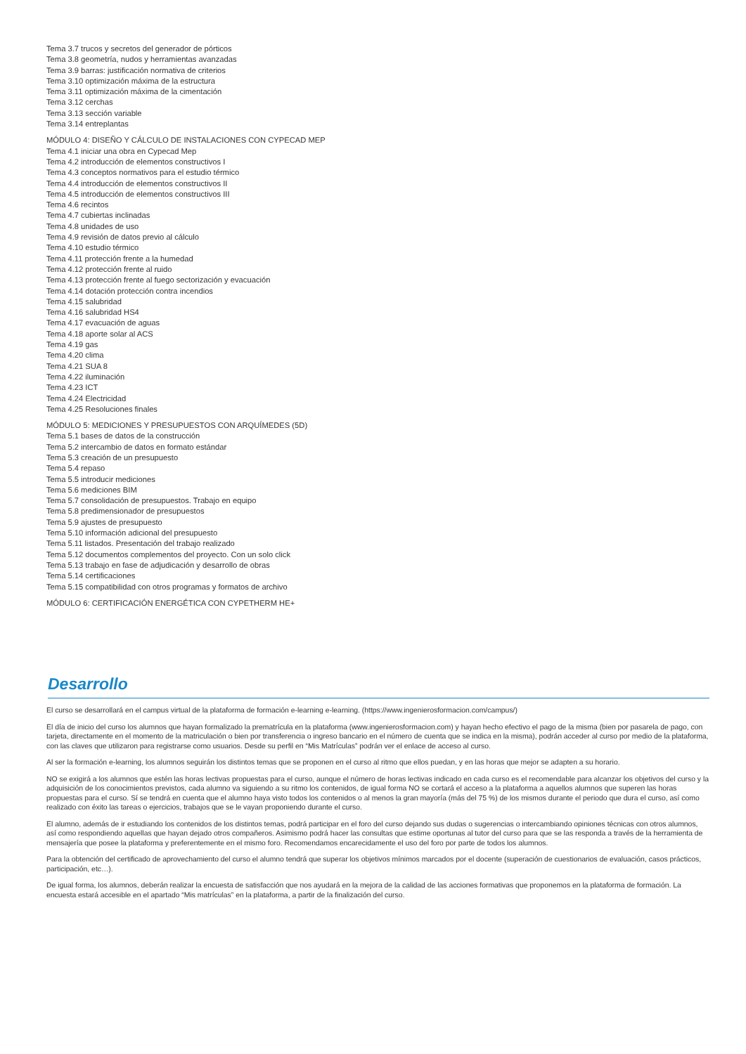Tema 3.7 trucos y secretos del generador de pórticos
Tema 3.8 geometría, nudos y herramientas avanzadas
Tema 3.9 barras: justificación normativa de criterios
Tema 3.10 optimización máxima de la estructura
Tema 3.11 optimización máxima de la cimentación
Tema 3.12 cerchas
Tema 3.13 sección variable
Tema 3.14 entreplantas
MÓDULO 4: DISEÑO Y CÁLCULO DE INSTALACIONES CON CYPECAD MEP
Tema 4.1 iniciar una obra en Cypecad Mep
Tema 4.2 introducción de elementos constructivos I
Tema 4.3 conceptos normativos para el estudio térmico
Tema 4.4 introducción de elementos constructivos II
Tema 4.5 introducción de elementos constructivos III
Tema 4.6 recintos
Tema 4.7 cubiertas inclinadas
Tema 4.8 unidades de uso
Tema 4.9 revisión de datos previo al cálculo
Tema 4.10 estudio térmico
Tema 4.11 protección frente a la humedad
Tema 4.12 protección frente al ruido
Tema 4.13 protección frente al fuego sectorización y evacuación
Tema 4.14 dotación protección contra incendios
Tema 4.15 salubridad
Tema 4.16 salubridad HS4
Tema 4.17 evacuación de aguas
Tema 4.18 aporte solar al ACS
Tema 4.19 gas
Tema 4.20 clima
Tema 4.21 SUA 8
Tema 4.22 iluminación
Tema 4.23 ICT
Tema 4.24 Electricidad
Tema 4.25 Resoluciones finales
MÓDULO 5: MEDICIONES Y PRESUPUESTOS CON ARQUÍMEDES (5D)
Tema 5.1 bases de datos de la construcción
Tema 5.2 intercambio de datos en formato estándar
Tema 5.3 creación de un presupuesto
Tema 5.4 repaso
Tema 5.5 introducir mediciones
Tema 5.6 mediciones BIM
Tema 5.7 consolidación de presupuestos. Trabajo en equipo
Tema 5.8 predimensionador de presupuestos
Tema 5.9 ajustes de presupuesto
Tema 5.10 información adicional del presupuesto
Tema 5.11 listados. Presentación del trabajo realizado
Tema 5.12 documentos complementos del proyecto. Con un solo click
Tema 5.13 trabajo en fase de adjudicación y desarrollo de obras
Tema 5.14 certificaciones
Tema 5.15 compatibilidad con otros programas y formatos de archivo
MÓDULO 6: CERTIFICACIÓN ENERGÉTICA CON CYPETHERM HE+
Desarrollo
El curso se desarrollará en el campus virtual de la plataforma de formación e-learning e-learning. (https://www.ingenierosformacion.com/campus/)
El día de inicio del curso los alumnos que hayan formalizado la prematrícula en la plataforma (www.ingenierosformacion.com) y hayan hecho efectivo el pago de la misma (bien por pasarela de pago, con tarjeta, directamente en el momento de la matriculación o bien por transferencia o ingreso bancario en el número de cuenta que se indica en la misma), podrán acceder al curso por medio de la plataforma, con las claves que utilizaron para registrarse como usuarios. Desde su perfil en “Mis Matrículas” podrán ver el enlace de acceso al curso.
Al ser la formación e-learning, los alumnos seguirán los distintos temas que se proponen en el curso al ritmo que ellos puedan, y en las horas que mejor se adapten a su horario.
NO se exigirá a los alumnos que estén las horas lectivas propuestas para el curso, aunque el número de horas lectivas indicado en cada curso es el recomendable para alcanzar los objetivos del curso y la adquisición de los conocimientos previstos, cada alumno va siguiendo a su ritmo los contenidos, de igual forma NO se cortará el acceso a la plataforma a aquellos alumnos que superen las horas propuestas para el curso. Sí se tendrá en cuenta que el alumno haya visto todos los contenidos o al menos la gran mayoría (más del 75 %) de los mismos durante el periodo que dura el curso, así como realizado con éxito las tareas o ejercicios, trabajos que se le vayan proponiendo durante el curso.
El alumno, además de ir estudiando los contenidos de los distintos temas, podrá participar en el foro del curso dejando sus dudas o sugerencias o intercambiando opiniones técnicas con otros alumnos, así como respondiendo aquellas que hayan dejado otros compañeros. Asimismo podrá hacer las consultas que estime oportunas al tutor del curso para que se las responda a través de la herramienta de mensajería que posee la plataforma y preferentemente en el mismo foro. Recomendamos encarecidamente el uso del foro por parte de todos los alumnos.
Para la obtención del certificado de aprovechamiento del curso el alumno tendrá que superar los objetivos mínimos marcados por el docente (superación de cuestionarios de evaluación, casos prácticos, participación, etc…).
De igual forma, los alumnos, deberán realizar la encuesta de satisfacción que nos ayudará en la mejora de la calidad de las acciones formativas que proponemos en la plataforma de formación. La encuesta estará accesible en el apartado “Mis matrículas” en la plataforma, a partir de la finalización del curso.